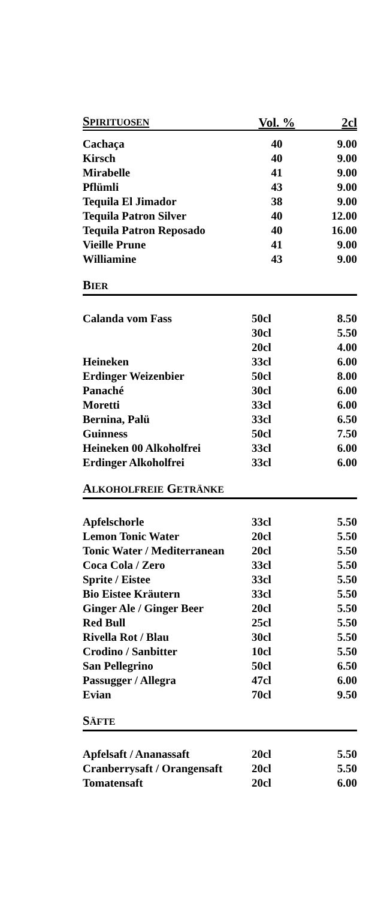| S PIRITUOSEN | Vol. % | 2cl |
| --- | --- | --- |
| Cachaça | 40 | 9.00 |
| Kirsch | 40 | 9.00 |
| Mirabelle | 41 | 9.00 |
| Pflümli | 43 | 9.00 |
| Tequila El Jimador | 38 | 9.00 |
| Tequila Patron Silver | 40 | 12.00 |
| Tequila Patron Reposado | 40 | 16.00 |
| Vieille Prune | 41 | 9.00 |
| Williamine | 43 | 9.00 |
BIER
| Calanda vom Fass | 50cl | 8.50 |
| | 30cl | 5.50 |
| | 20cl | 4.00 |
| Heineken | 33cl | 6.00 |
| Erdinger Weizenbier | 50cl | 8.00 |
| Panaché | 30cl | 6.00 |
| Moretti | 33cl | 6.00 |
| Bernina, Palü | 33cl | 6.50 |
| Guinness | 50cl | 7.50 |
| Heineken 00 Alkoholfrei | 33cl | 6.00 |
| Erdinger Alkoholfrei | 33cl | 6.00 |
ALKOHOLFREIE GETRÄNKE
| Apfelschorle | 33cl | 5.50 |
| Lemon Tonic Water | 20cl | 5.50 |
| Tonic Water / Mediterranean | 20cl | 5.50 |
| Coca Cola / Zero | 33cl | 5.50 |
| Sprite / Eistee | 33cl | 5.50 |
| Bio Eistee Kräutern | 33cl | 5.50 |
| Ginger Ale / Ginger Beer | 20cl | 5.50 |
| Red Bull | 25cl | 5.50 |
| Rivella Rot / Blau | 30cl | 5.50 |
| Crodino / Sanbitter | 10cl | 5.50 |
| San Pellegrino | 50cl | 6.50 |
| Passugger / Allegra | 47cl | 6.00 |
| Evian | 70cl | 9.50 |
SÄFTE
| Apfelsaft / Ananassaft | 20cl | 5.50 |
| Cranberrysaft / Orangensaft | 20cl | 5.50 |
| Tomatensaft | 20cl | 6.00 |